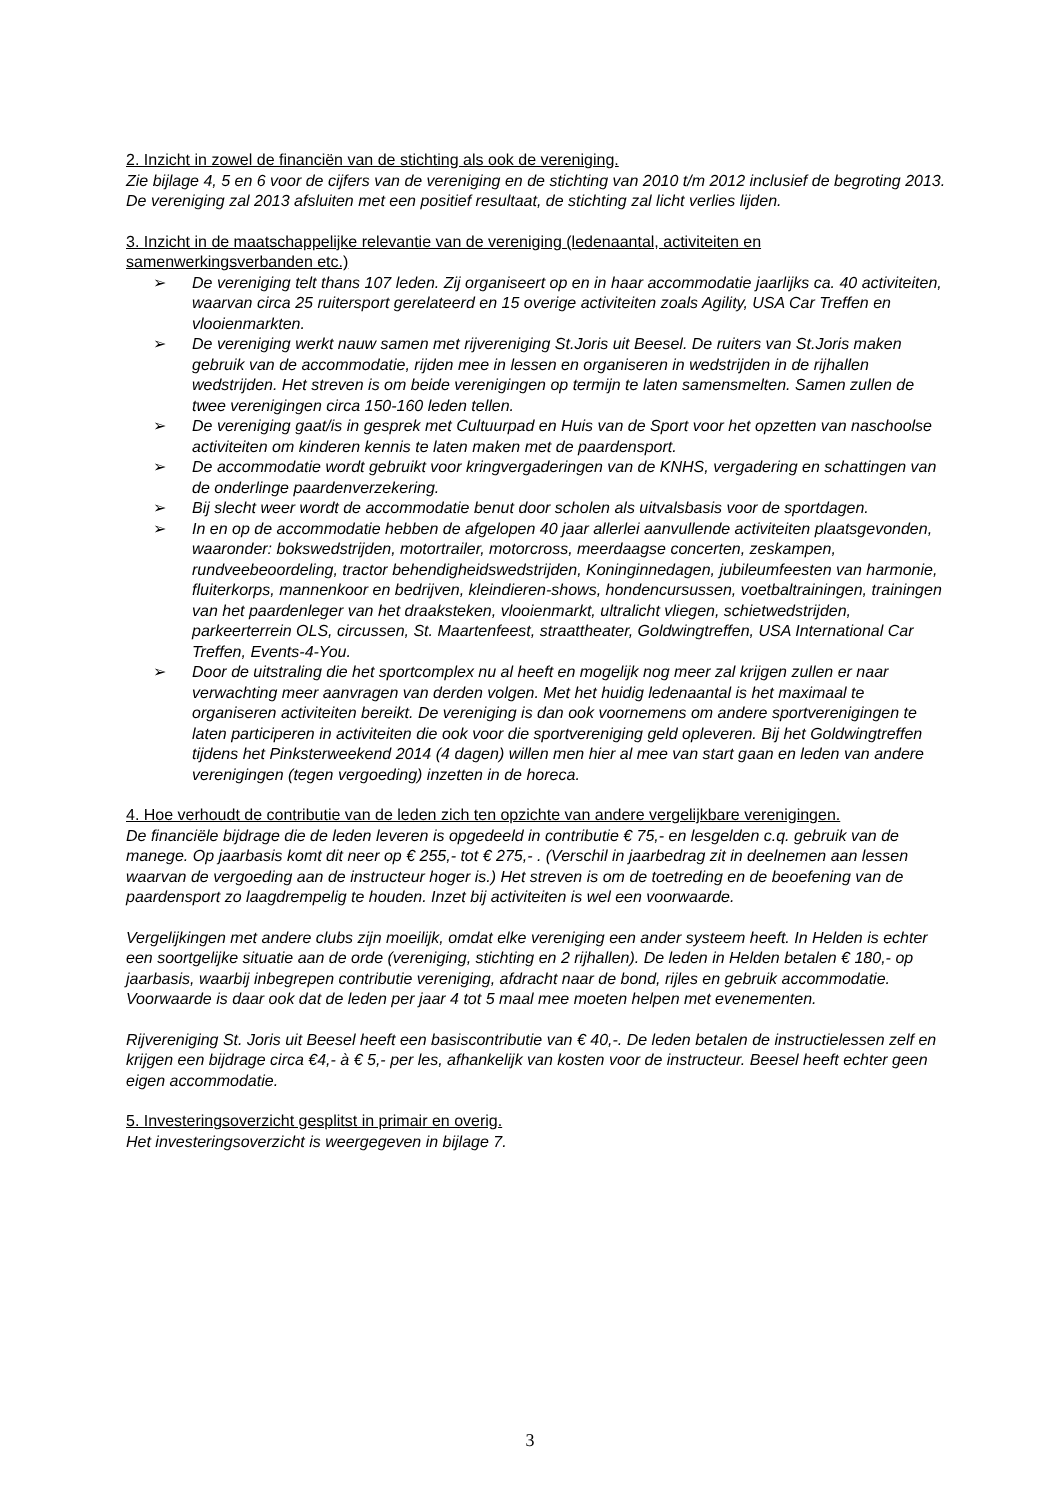2. Inzicht in zowel de financiën van de stichting als ook de vereniging.
Zie bijlage 4, 5 en 6 voor de cijfers van de vereniging en de stichting van 2010 t/m 2012 inclusief de begroting 2013. De vereniging zal 2013 afsluiten met een positief resultaat, de stichting zal licht verlies lijden.
3. Inzicht in de maatschappelijke relevantie van de vereniging (ledenaantal, activiteiten en samenwerkingsverbanden etc.)
➢ De vereniging telt thans 107 leden. Zij organiseert op en in haar accommodatie jaarlijks ca. 40 activiteiten, waarvan circa 25 ruitersport gerelateerd en 15 overige activiteiten zoals Agility, USA Car Treffen en vlooienmarkten.
➢ De vereniging werkt nauw samen met rijvereniging St.Joris uit Beesel. De ruiters van St.Joris maken gebruik van de accommodatie, rijden mee in lessen en organiseren in wedstrijden in de rijhallen wedstrijden. Het streven is om beide verenigingen op termijn te laten samensmelten. Samen zullen de twee verenigingen circa 150-160 leden tellen.
➢ De vereniging gaat/is in gesprek met Cultuurpad en Huis van de Sport voor het opzetten van naschoolse activiteiten om kinderen kennis te laten maken met de paardensport.
➢ De accommodatie wordt gebruikt voor kringvergaderingen van de KNHS, vergadering en schattingen van de onderlinge paardenverzekering.
➢ Bij slecht weer wordt de accommodatie benut door scholen als uitvalsbasis voor de sportdagen.
➢ In en op de accommodatie hebben de afgelopen 40 jaar allerlei aanvullende activiteiten plaatsgevonden, waaronder: bokswedstrijden, motortrailer, motorcross, meerdaagse concerten, zeskampen, rundveebeoordeling, tractor behendigheidswedstrijden, Koninginnedagen, jubileumfeesten van harmonie, fluiterkorps, mannenkoor en bedrijven, kleindieren-shows, hondencursussen, voetbaltrainingen, trainingen van het paardenleger van het draaksteken, vlooienmarkt, ultralicht vliegen, schietwedstrijden, parkeerterrein OLS, circussen, St. Maartenfeest, straattheater, Goldwingtreffen, USA International Car Treffen, Events-4-You.
➢ Door de uitstraling die het sportcomplex nu al heeft en mogelijk nog meer zal krijgen zullen er naar verwachting meer aanvragen van derden volgen. Met het huidig ledenaantal is het maximaal te organiseren activiteiten bereikt. De vereniging is dan ook voornemens om andere sportverenigingen te laten participeren in activiteiten die ook voor die sportvereniging geld opleveren. Bij het Goldwingtreffen tijdens het Pinksterweekend 2014 (4 dagen) willen men hier al mee van start gaan en leden van andere verenigingen (tegen vergoeding) inzetten in de horeca.
4. Hoe verhoudt de contributie van de leden zich ten opzichte van andere vergelijkbare verenigingen.
De financiële bijdrage die de leden leveren is opgedeeld in contributie € 75,- en lesgelden c.q. gebruik van de manege. Op jaarbasis komt dit neer op € 255,- tot € 275,- . (Verschil in jaarbedrag zit in deelnemen aan lessen waarvan de vergoeding aan de instructeur hoger is.) Het streven is om de toetreding en de beoefening van de paardensport zo laagdrempelig te houden. Inzet bij activiteiten is wel een voorwaarde.
Vergelijkingen met andere clubs zijn moeilijk, omdat elke vereniging een ander systeem heeft. In Helden is echter een soortgelijke situatie aan de orde (vereniging, stichting en 2 rijhallen). De leden in Helden betalen € 180,- op jaarbasis, waarbij inbegrepen contributie vereniging, afdracht naar de bond, rijles en gebruik accommodatie. Voorwaarde is daar ook dat de leden per jaar 4 tot 5 maal mee moeten helpen met evenementen.
Rijvereniging St. Joris uit Beesel heeft een basiscontributie van € 40,-. De leden betalen de instructielessen zelf en krijgen een bijdrage circa €4,- à € 5,- per les, afhankelijk van kosten voor de instructeur. Beesel heeft echter geen eigen accommodatie.
5. Investeringsoverzicht gesplitst in primair en overig.
Het investeringsoverzicht is weergegeven in bijlage 7.
3